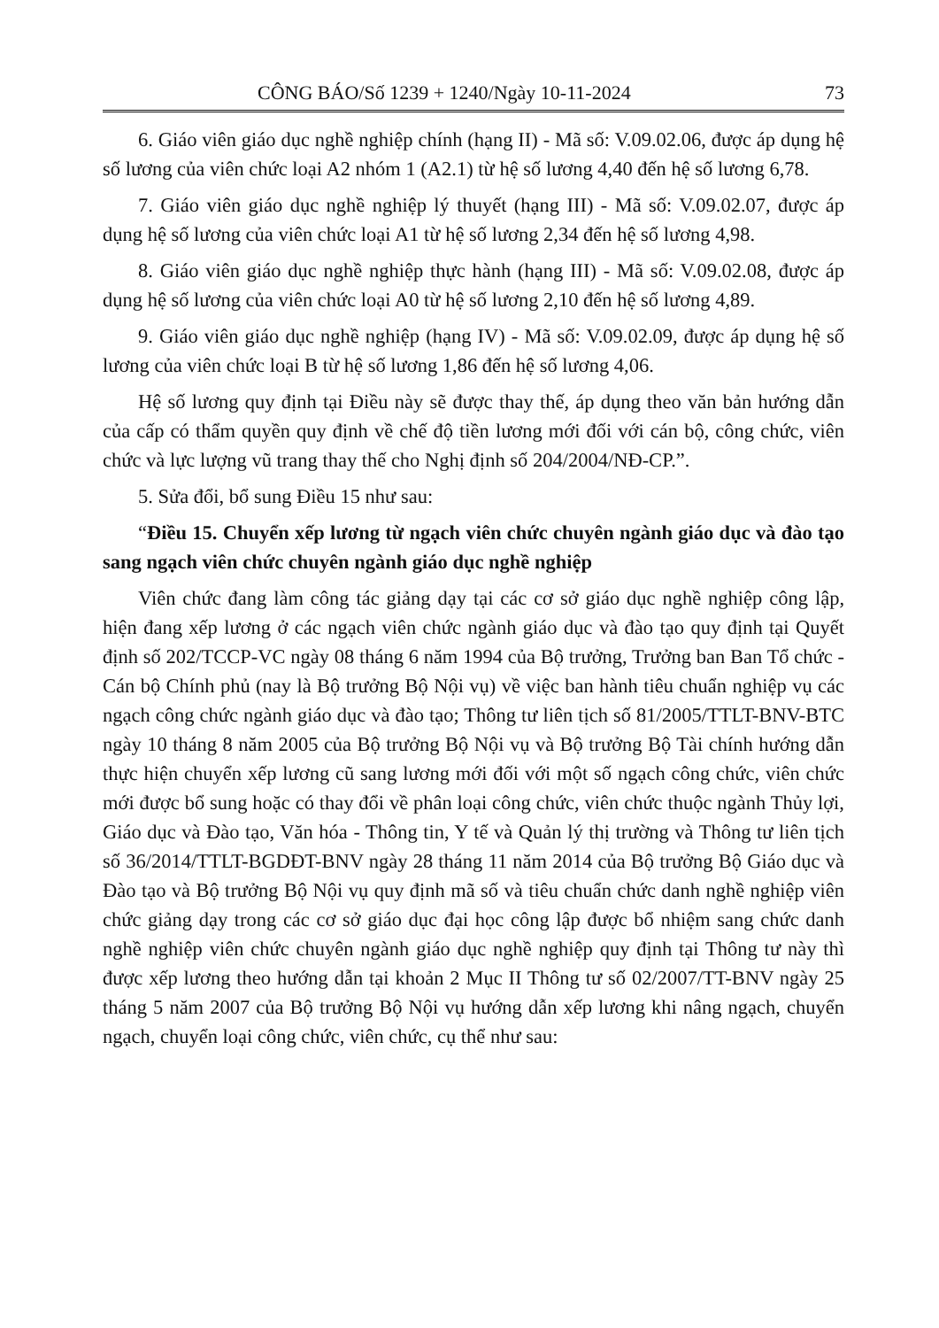CÔNG BÁO/Số 1239 + 1240/Ngày 10-11-2024 73
6. Giáo viên giáo dục nghề nghiệp chính (hạng II) - Mã số: V.09.02.06, được áp dụng hệ số lương của viên chức loại A2 nhóm 1 (A2.1) từ hệ số lương 4,40 đến hệ số lương 6,78.
7. Giáo viên giáo dục nghề nghiệp lý thuyết (hạng III) - Mã số: V.09.02.07, được áp dụng hệ số lương của viên chức loại A1 từ hệ số lương 2,34 đến hệ số lương 4,98.
8. Giáo viên giáo dục nghề nghiệp thực hành (hạng III) - Mã số: V.09.02.08, được áp dụng hệ số lương của viên chức loại A0 từ hệ số lương 2,10 đến hệ số lương 4,89.
9. Giáo viên giáo dục nghề nghiệp (hạng IV) - Mã số: V.09.02.09, được áp dụng hệ số lương của viên chức loại B từ hệ số lương 1,86 đến hệ số lương 4,06.
Hệ số lương quy định tại Điều này sẽ được thay thế, áp dụng theo văn bản hướng dẫn của cấp có thẩm quyền quy định về chế độ tiền lương mới đối với cán bộ, công chức, viên chức và lực lượng vũ trang thay thế cho Nghị định số 204/2004/NĐ-CP.”.
5. Sửa đổi, bổ sung Điều 15 như sau:
“Điều 15. Chuyển xếp lương từ ngạch viên chức chuyên ngành giáo dục và đào tạo sang ngạch viên chức chuyên ngành giáo dục nghề nghiệp
Viên chức đang làm công tác giảng dạy tại các cơ sở giáo dục nghề nghiệp công lập, hiện đang xếp lương ở các ngạch viên chức ngành giáo dục và đào tạo quy định tại Quyết định số 202/TCCP-VC ngày 08 tháng 6 năm 1994 của Bộ trưởng, Trưởng ban Ban Tổ chức - Cán bộ Chính phủ (nay là Bộ trưởng Bộ Nội vụ) về việc ban hành tiêu chuẩn nghiệp vụ các ngạch công chức ngành giáo dục và đào tạo; Thông tư liên tịch số 81/2005/TTLT-BNV-BTC ngày 10 tháng 8 năm 2005 của Bộ trưởng Bộ Nội vụ và Bộ trưởng Bộ Tài chính hướng dẫn thực hiện chuyển xếp lương cũ sang lương mới đối với một số ngạch công chức, viên chức mới được bổ sung hoặc có thay đổi về phân loại công chức, viên chức thuộc ngành Thủy lợi, Giáo dục và Đào tạo, Văn hóa - Thông tin, Y tế và Quản lý thị trường và Thông tư liên tịch số 36/2014/TTLT-BGDĐT-BNV ngày 28 tháng 11 năm 2014 của Bộ trưởng Bộ Giáo dục và Đào tạo và Bộ trưởng Bộ Nội vụ quy định mã số và tiêu chuẩn chức danh nghề nghiệp viên chức giảng dạy trong các cơ sở giáo dục đại học công lập được bổ nhiệm sang chức danh nghề nghiệp viên chức chuyên ngành giáo dục nghề nghiệp quy định tại Thông tư này thì được xếp lương theo hướng dẫn tại khoản 2 Mục II Thông tư số 02/2007/TT-BNV ngày 25 tháng 5 năm 2007 của Bộ trưởng Bộ Nội vụ hướng dẫn xếp lương khi nâng ngạch, chuyển ngạch, chuyển loại công chức, viên chức, cụ thể như sau: